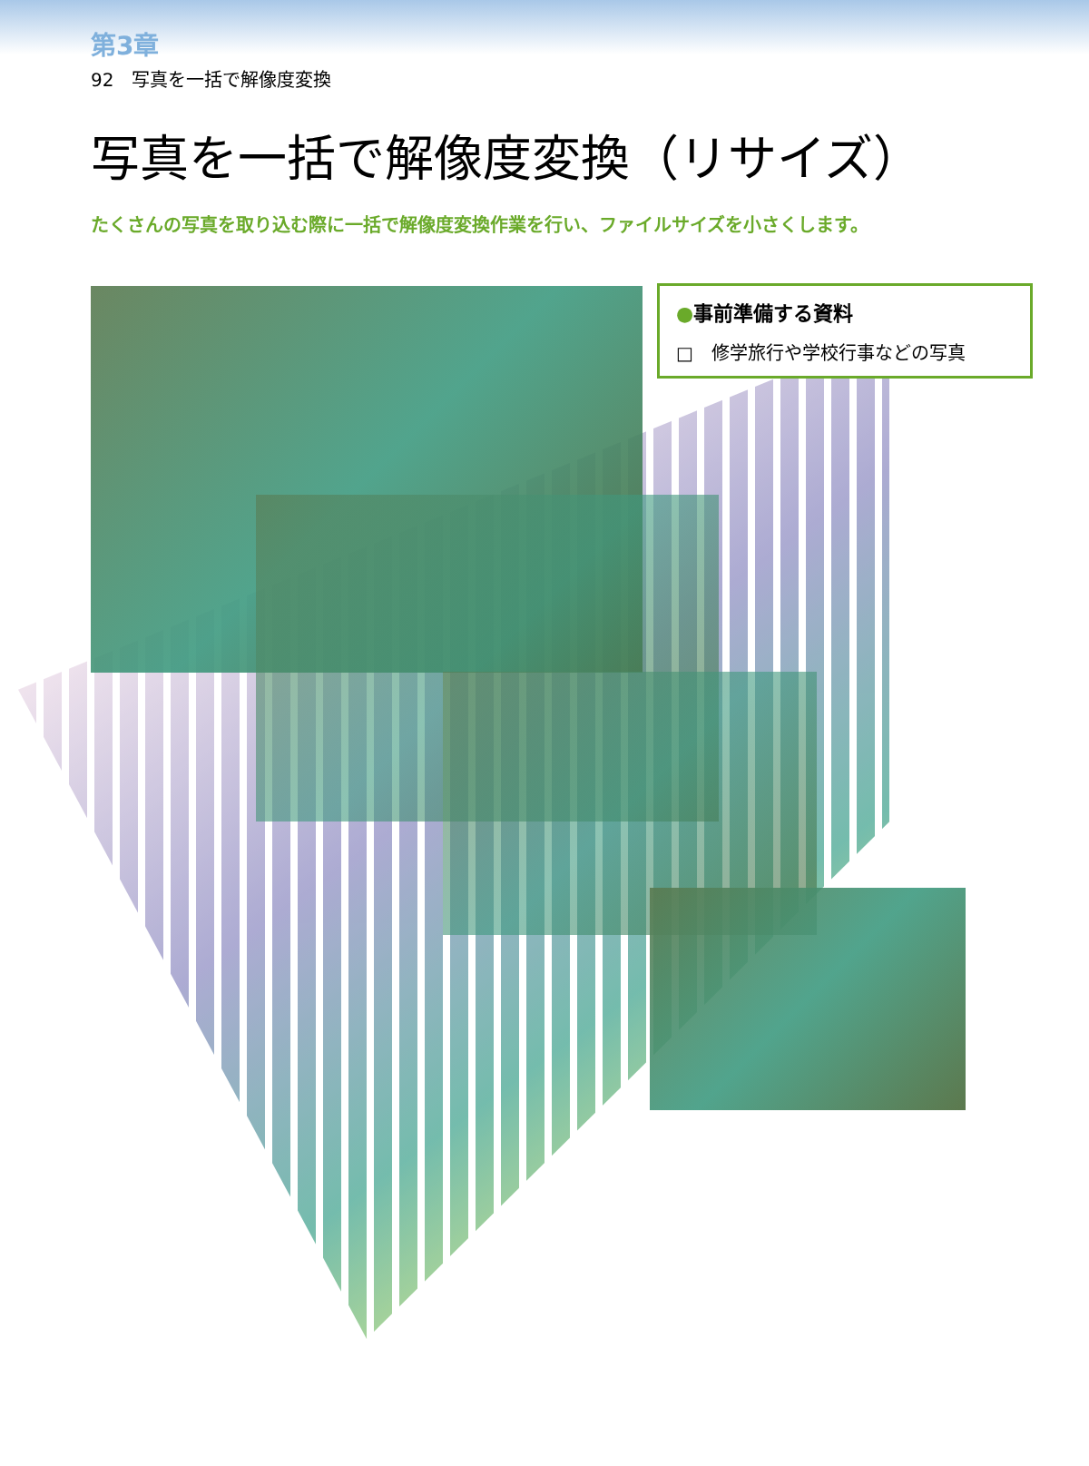第3章
92　写真を一括で解像度変換
写真を一括で解像度変換（リサイズ）
たくさんの写真を取り込む際に一括で解像度変換作業を行い、ファイルサイズを小さくします。
●事前準備する資料
□　修学旅行や学校行事などの写真